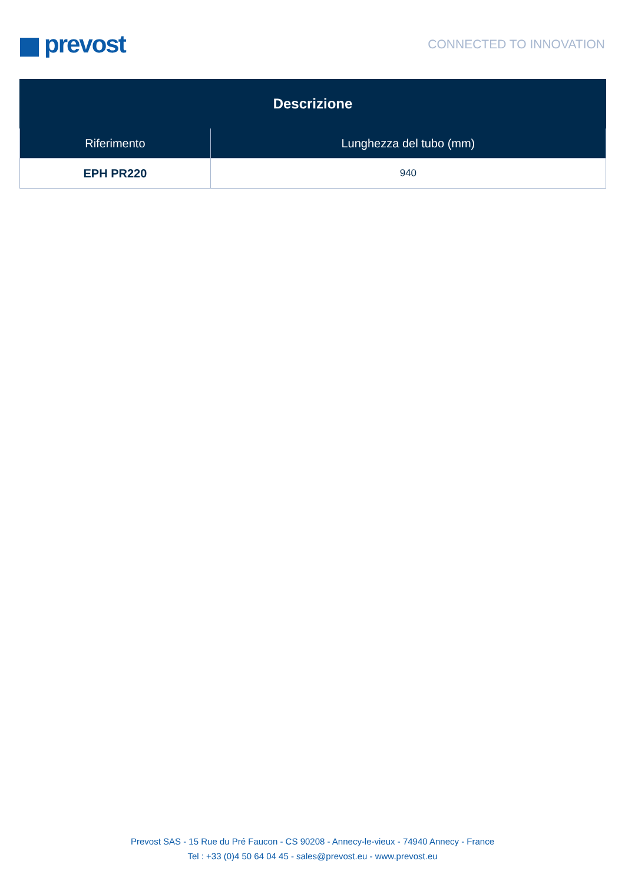prevost
CONNECTED TO INNOVATION
| Descrizione | |
| --- | --- |
| Riferimento | Lunghezza del tubo (mm) |
| EPH PR220 | 940 |
Prevost SAS - 15 Rue du Pré Faucon - CS 90208 - Annecy-le-vieux - 74940 Annecy - France
Tel : +33 (0)4 50 64 04 45 - sales@prevost.eu - www.prevost.eu